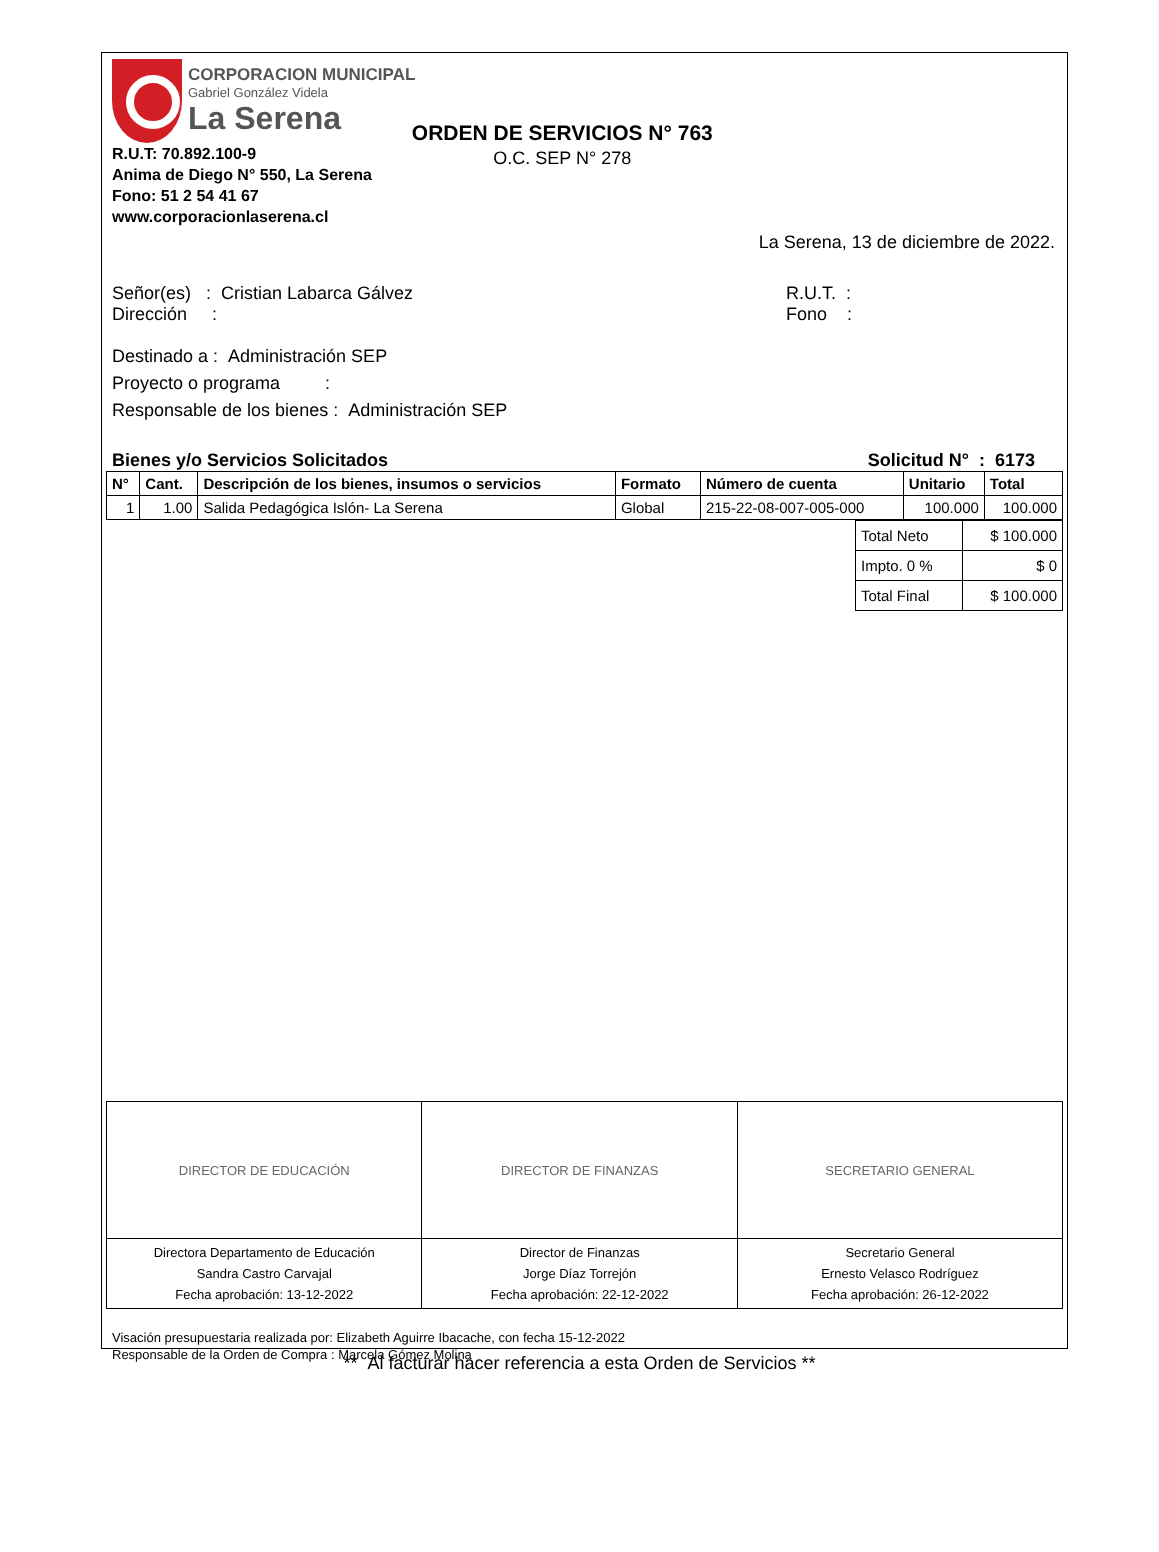CORPORACION MUNICIPAL
Gabriel González Videla
La Serena
R.U.T: 70.892.100-9
Anima de Diego N° 550, La Serena
Fono: 51 2 54 41 67
www.corporacionlaserena.cl
ORDEN DE SERVICIOS N° 763
O.C. SEP N° 278
La Serena, 13 de diciembre de 2022.
Señor(es) : Cristian Labarca Gálvez
Dirección :
R.U.T. :
Fono :
Destinado a : Administración SEP
Proyecto o programa :
Responsable de los bienes : Administración SEP
Bienes y/o Servicios Solicitados Solicitud N° : 6173
| N° | Cant. | Descripción de los bienes, insumos o servicios | Formato | Número de cuenta | Unitario | Total |
| --- | --- | --- | --- | --- | --- | --- |
| 1 | 1.00 | Salida Pedagógica Islón- La Serena | Global | 215-22-08-007-005-000 | 100.000 | 100.000 |
| Total Neto | $ 100.000 |
| Impto. 0 % | $ 0 |
| Total Final | $ 100.000 |
| DIRECTOR DE EDUCACIÓN | DIRECTOR DE FINANZAS | SECRETARIO GENERAL |
| Directora Departamento de Educación Sandra Castro Carvajal Fecha aprobación: 13-12-2022 | Director de Finanzas Jorge Díaz Torrejón Fecha aprobación: 22-12-2022 | Secretario General Ernesto Velasco Rodríguez Fecha aprobación: 26-12-2022 |
Visación presupuestaria realizada por: Elizabeth Aguirre Ibacache, con fecha 15-12-2022
Responsable de la Orden de Compra : Marcela Gómez Molina
** Al facturar hacer referencia a esta Orden de Servicios **